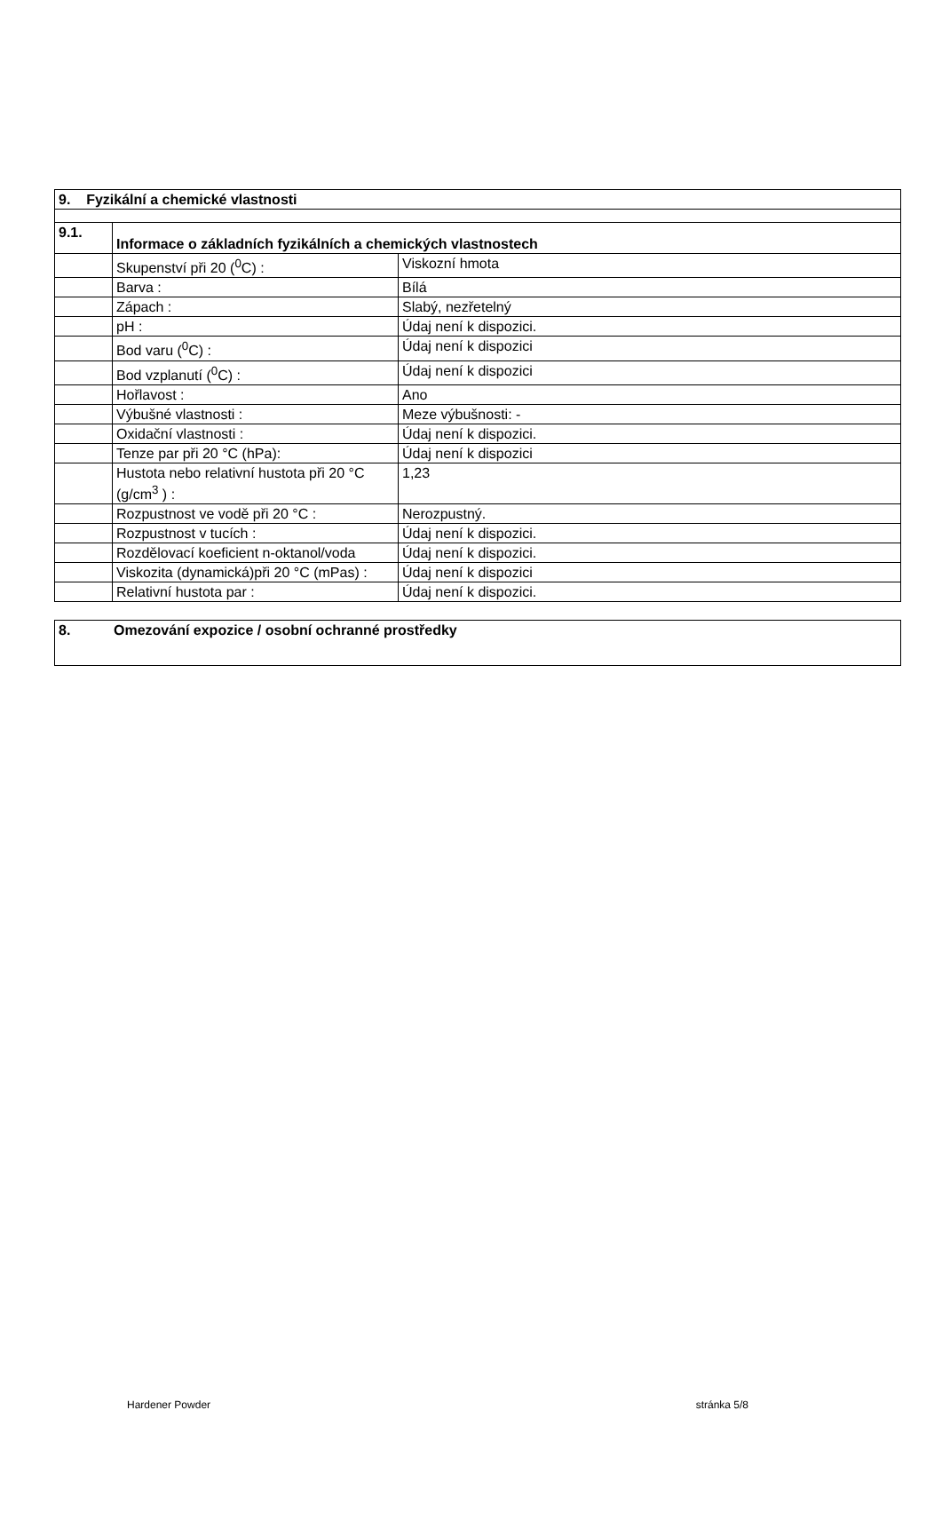| 9. Fyzikální a chemické vlastnosti | | |
| 9.1. | Informace o základních fyzikálních a chemických vlastnostech | |
| | Skupenství při 20 (<sup>0</sup>C) : | Viskozní hmota |
| | Barva : | Bílá |
| | Zápach : | Slabý, nezřetelný |
| | pH : | Údaj není k dispozici. |
| | Bod varu (<sup>0</sup>C) : | Údaj není k dispozici |
| | Bod vzplanutí (<sup>0</sup>C) : | Údaj není k dispozici |
| | Hořlavost : | Ano |
| | Výbušné vlastnosti : | Meze výbušnosti: - |
| | Oxidační vlastnosti : | Údaj není k dispozici. |
| | Tenze par při 20 °C (hPa): | Údaj není k dispozici |
| | Hustota nebo relativní hustota při 20 °C (g/cm<sup>3</sup> ) : | 1,23 |
| | Rozpustnost ve vodě při 20 °C : | Nerozpustný. |
| | Rozpustnost v tucích : | Údaj není k dispozici. |
| | Rozdělovací koeficient n-oktanol/voda | Údaj není k dispozici. |
| | Viskozita (dynamická)při 20 °C (mPas) : | Údaj není k dispozici |
| | Relativní hustota par : | Údaj není k dispozici. |
| 8. Omezování expozice / osobní ochranné prostředky |
Hardener Powder stránka 5/8